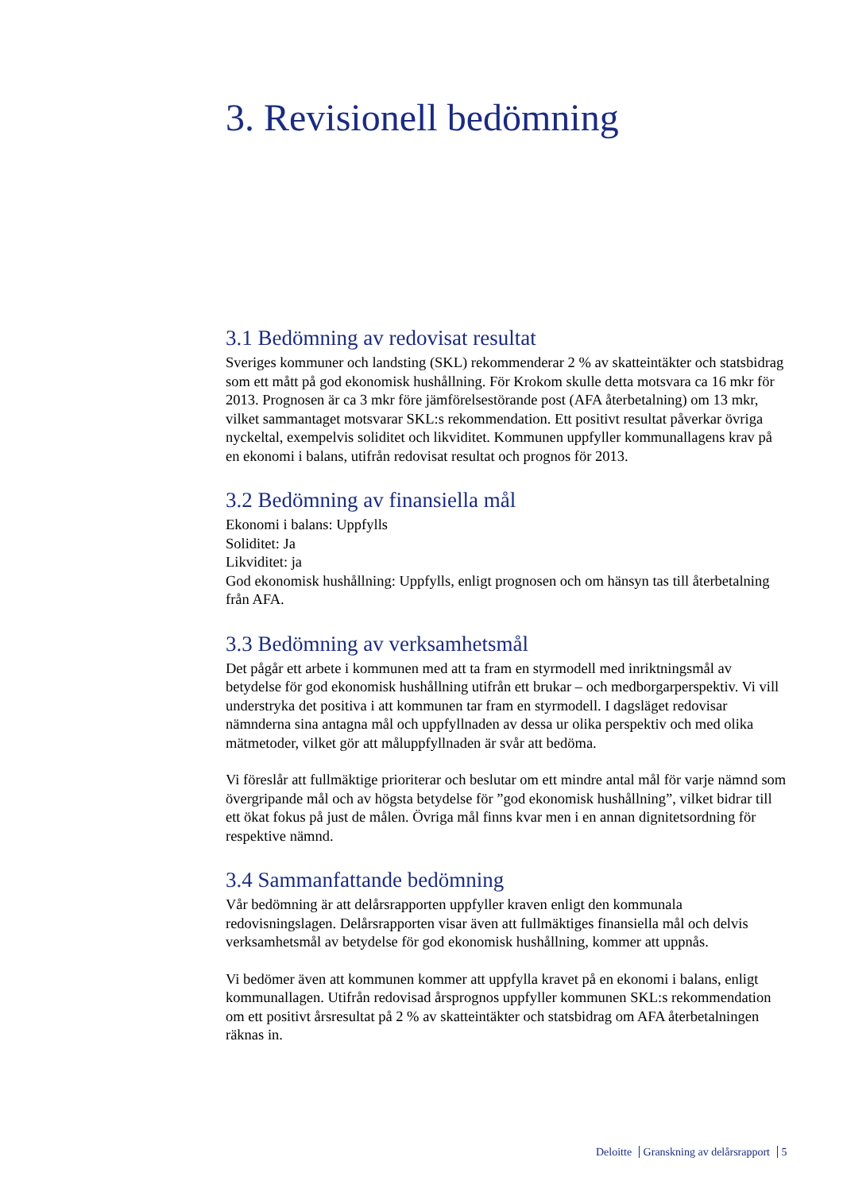3. Revisionell bedömning
3.1 Bedömning av redovisat resultat
Sveriges kommuner och landsting (SKL) rekommenderar 2 % av skatteintäkter och statsbidrag som ett mått på god ekonomisk hushållning. För Krokom skulle detta motsvara ca 16 mkr för 2013. Prognosen är ca 3 mkr före jämförelsestörande post (AFA återbetalning) om 13 mkr, vilket sammantaget motsvarar SKL:s rekommendation. Ett positivt resultat påverkar övriga nyckeltal, exempelvis soliditet och likviditet. Kommunen uppfyller kommunallagens krav på en ekonomi i balans, utifrån redovisat resultat och prognos för 2013.
3.2 Bedömning av finansiella mål
Ekonomi i balans: Uppfylls
Soliditet: Ja
Likviditet: ja
God ekonomisk hushållning: Uppfylls, enligt prognosen och om hänsyn tas till återbetalning från AFA.
3.3 Bedömning av verksamhetsmål
Det pågår ett arbete i kommunen med att ta fram en styrmodell med inriktningsmål av betydelse för god ekonomisk hushållning utifrån ett brukar – och medborgarperspektiv. Vi vill understryka det positiva i att kommunen tar fram en styrmodell. I dagsläget redovisar nämnderna sina antagna mål och uppfyllnaden av dessa ur olika perspektiv och med olika mätmetoder, vilket gör att måluppfyllnaden är svår att bedöma.
Vi föreslår att fullmäktige prioriterar och beslutar om ett mindre antal mål för varje nämnd som övergripande mål och av högsta betydelse för ”god ekonomisk hushållning”, vilket bidrar till ett ökat fokus på just de målen. Övriga mål finns kvar men i en annan dignitetsordning för respektive nämnd.
3.4 Sammanfattande bedömning
Vår bedömning är att delårsrapporten uppfyller kraven enligt den kommunala redovisningslagen. Delårsrapporten visar även att fullmäktiges finansiella mål och delvis verksamhetsmål av betydelse för god ekonomisk hushållning, kommer att uppnås.
Vi bedömer även att kommunen kommer att uppfylla kravet på en ekonomi i balans, enligt kommunallagen. Utifrån redovisad årsprognos uppfyller kommunen SKL:s rekommendation om ett positivt årsresultat på 2 % av skatteintäkter och statsbidrag om AFA återbetalningen räknas in.
Deloitte Granskning av delårsrapport 5